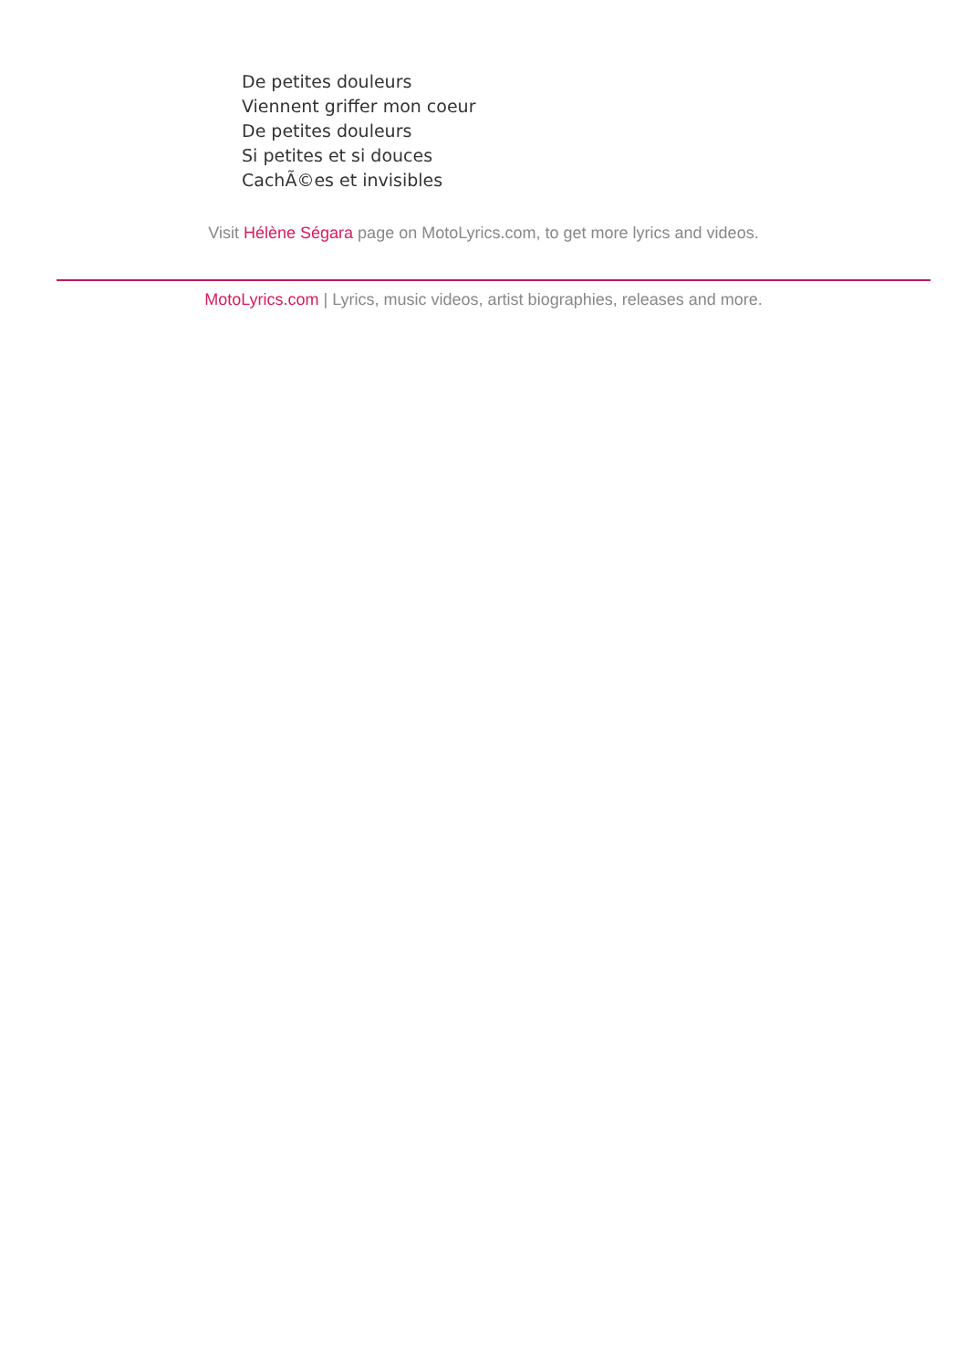De petites douleurs
Viennent griffer mon coeur
De petites douleurs
Si petites et si douces
CachÃ©es et invisibles
Visit Hélène Ségara page on MotoLyrics.com, to get more lyrics and videos.
MotoLyrics.com | Lyrics, music videos, artist biographies, releases and more.